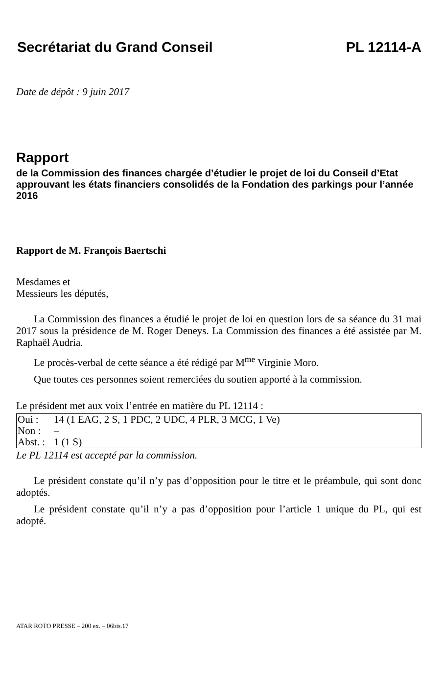Secrétariat du Grand Conseil PL 12114-A
Date de dépôt : 9 juin 2017
Rapport
de la Commission des finances chargée d’étudier le projet de loi du Conseil d’Etat approuvant les états financiers consolidés de la Fondation des parkings pour l’année 2016
Rapport de M. François Baertschi
Mesdames et
Messieurs les députés,
La Commission des finances a étudié le projet de loi en question lors de sa séance du 31 mai 2017 sous la présidence de M. Roger Deneys. La Commission des finances a été assistée par M. Raphaël Audria.
Le procès-verbal de cette séance a été rédigé par M<sup>me</sup> Virginie Moro.
Que toutes ces personnes soient remerciées du soutien apporté à la commission.
Le président met aux voix l’entrée en matière du PL 12114 :
| Oui : | 14 (1 EAG, 2 S, 1 PDC, 2 UDC, 4 PLR, 3 MCG, 1 Ve) |
| Non : | – |
| Abst. : | 1 (1 S) |
Le PL 12114 est accepté par la commission.
Le président constate qu’il n’y pas d’opposition pour le titre et le préambule, qui sont donc adoptés.
Le président constate qu’il n’y a pas d’opposition pour l’article 1 unique du PL, qui est adopté.
ATAR ROTO PRESSE – 200 ex. – 06bis.17